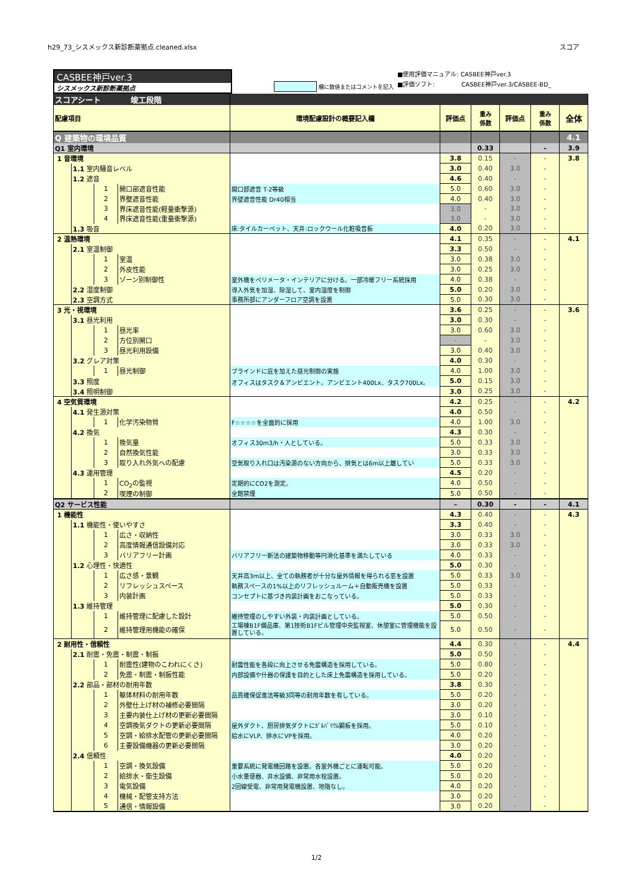h29_73_シスメックス新診断薬拠点.cleaned.xlsx スコア
CASBEE神戸ver.3
シスメックス新診断薬拠点
欄に数値またはコメントを記入
■使用評価マニュアル: CASBEE神戸ver.3
■評価ソフト: CASBEE神戸ver.3/CASBEE-BD_
| スコアシート 竣工段階 | | | | | | | | | |
| 配慮項目 | | | | 環境配慮設計の概要記入欄 | 評価点 | 重み 係数 | 評価点 | 重み 係数 | 全体 |
| Q 建築物の環境品質 | | | | | | | | | 4.1 |
| Q1 室内環境 | | | | | | 0.33 | | - | 3.9 |
| 1 音環境 | | | | | 3.8 | 0.15 | - | - | 3.8 |
| | 1.1 室内騒音レベル | | | | 3.0 | 0.40 | 3.0 | - | |
| | 1.2 遮音 | | | | 4.6 | 0.40 | - | - | |
| | | 1 | 開口部遮音性能 | 開口部遮音 T-2等級 | 5.0 | 0.60 | 3.0 | - | |
| | | 2 | 界壁遮音性能 | 界壁遮音性能 Dr40相当 | 4.0 | 0.40 | 3.0 | - | |
| | | 3 | 界床遮音性能(軽量衝撃源) | | 3.0 | - | 3.0 | - | |
| | | 4 | 界床遮音性能(重量衝撃源) | | 3.0 | - | 3.0 | - | |
| | 1.3 吸音 | | | 床:タイルカーペット、天井:ロックウール化粧吸音板 | 4.0 | 0.20 | 3.0 | - | |
| 2 温熱環境 | | | | | 4.1 | 0.35 | - | - | 4.1 |
| | 2.1 室温制御 | | | | 3.3 | 0.50 | - | - | |
| | | 1 | 室温 | | 3.0 | 0.38 | 3.0 | - | |
| | | 2 | 外皮性能 | | 3.0 | 0.25 | 3.0 | - | |
| | | 3 | ゾーン別制御性 | 室外機をペリメータ・インテリアに分ける。一部冷暖フリー系統採用 | 4.0 | 0.38 | - | - | |
| | 2.2 湿度制御 | | | 導入外気を加湿、除湿して、室内湿度を制御 | 5.0 | 0.20 | 3.0 | - | |
| | 2.3 空調方式 | | | 事務所部にアンダーフロア空調を設置 | 5.0 | 0.30 | 3.0 | - | |
| 3 光・視環境 | | | | | 3.6 | 0.25 | - | - | 3.6 |
| | 3.1 昼光利用 | | | | 3.0 | 0.30 | - | - | |
| | | 1 | 昼光率 | | 3.0 | 0.60 | 3.0 | - | |
| | | 2 | 方位別開口 | | - | - | 3.0 | - | |
| | | 3 | 昼光利用設備 | | 3.0 | 0.40 | 3.0 | - | |
| | 3.2 グレア対策 | | | | 4.0 | 0.30 | - | - | |
| | | 1 | 昼光制御 | ブラインドに庇を加えた昼光制御の実施 | 4.0 | 1.00 | 3.0 | - | |
| | 3.3 照度 | | | オフィスはタスク＆アンビエント。アンビエント400Lx、タスク700Lx。 | 5.0 | 0.15 | 3.0 | - | |
| | 3.4 照明制御 | | | | 3.0 | 0.25 | 3.0 | - | |
| 4 空気質環境 | | | | | 4.2 | 0.25 | - | - | 4.2 |
| | 4.1 発生源対策 | | | | 4.0 | 0.50 | - | - | |
| | | 1 | 化学汚染物質 | F☆☆☆☆を全面的に採用 | 4.0 | 1.00 | 3.0 | - | |
| | 4.2 換気 | | | | 4.3 | 0.30 | - | - | |
| | | 1 | 換気量 | オフィス30m3/h・人としている。 | 5.0 | 0.33 | 3.0 | - | |
| | | 2 | 自然換気性能 | | 3.0 | 0.33 | 3.0 | - | |
| | | 3 | 取り入れ外気への配慮 | 空気取り入れ口は汚染源のない方向から、排気とは6m以上離してい | 5.0 | 0.33 | 3.0 | - | |
| | 4.3 運用管理 | | | | 4.5 | 0.20 | - | - | |
| | | 1 | CO<sub>2</sub>の監視 | 定期的にCO2を測定。 | 4.0 | 0.50 | - | - | |
| | | 2 | 喫煙の制御 | 全館禁煙 | 5.0 | 0.50 | - | - | |
| Q2 サービス性能 | | | | | – | 0.30 | - | - | 4.1 |
| 1 機能性 | | | | | 4.3 | 0.40 | - | - | 4.3 |
| | 1.1 機能性・使いやすさ | | | | 3.3 | 0.40 | - | - | |
| | | 1 | 広さ・収納性 | | 3.0 | 0.33 | 3.0 | - | |
| | | 2 | 高度情報通信設備対応 | | 3.0 | 0.33 | 3.0 | - | |
| | | 3 | バリアフリー計画 | バリアフリー新法の建築物移動等円滑化基準を満たしている | 4.0 | 0.33 | - | - | |
| | 1.2 心理性・快適性 | | | | 5.0 | 0.30 | - | - | |
| | | 1 | 広さ感・景観 | 天井高3m以上、全ての執務者が十分な屋外情報を得られる窓を設置 | 5.0 | 0.33 | 3.0 | - | |
| | | 2 | リフレッシュスペース | 執務スペースの1%以上のリフレッシュルーム＋自動販売機を設置 | 5.0 | 0.33 | - | - | |
| | | 3 | 内装計画 | コンセプトに基づき内装計画をおこなっている。 | 5.0 | 0.33 | - | - | |
| | 1.3 維持管理 | | | | 5.0 | 0.30 | - | - | |
| | | 1 | 維持管理に配慮した設計 | 維持管理のしやすい外装・内装計画としている。 | 5.0 | 0.50 | - | - | |
| | | 2 | 維持管理用機能の確保 | 工場棟B1F備品庫、第1技術B1Fビル管理中央監視室、休憩室に管理機能を設置している。 | 5.0 | 0.50 | - | - | |
| 2 耐用性・信頼性 | | | | | 4.4 | 0.30 | - | - | 4.4 |
| | 2.1 耐震・免震・制震・制振 | | | | 5.0 | 0.50 | - | - | |
| | | 1 | 耐震性(建物のこわれにくさ) | 耐震性能を各段に向上させる免震構造を採用している。 | 5.0 | 0.80 | - | - | |
| | | 2 | 免震・制震・制振性能 | 内部設備や什器の保護を目的とした床上免震構造を採用している。 | 5.0 | 0.20 | - | - | |
| | 2.2 部品・部材の耐用年数 | | | | 3.8 | 0.30 | - | - | |
| | | 1 | 躯体材料の耐用年数 | 品質確保促進法等級3同等の耐用年数を有している。 | 5.0 | 0.20 | - | - | |
| | | 2 | 外壁仕上げ材の補修必要間隔 | | 3.0 | 0.20 | - | - | |
| | | 3 | 主要内装仕上げ材の更新必要間隔 | | 3.0 | 0.10 | - | - | |
| | | 4 | 空調換気ダクトの更新必要間隔 | 屋外ダクト、厨房排気ダクトにｶﾞﾙﾊﾞﾘｳﾑ鋼板を採用。 | 5.0 | 0.10 | - | - | |
| | | 5 | 空調・給排水配管の更新必要間隔 | 給水にVLP、排水にVPを採用。 | 4.0 | 0.20 | - | - | |
| | | 6 | 主要設備機器の更新必要間隔 | | 3.0 | 0.20 | - | - | |
| | 2.4 信頼性 | | | | 4.0 | 0.20 | - | - | |
| | | 1 | 空調・換気設備 | 重要系統に発電機回路を設置。各室外機ごとに運転可能。 | 5.0 | 0.20 | - | - | |
| | | 2 | 給排水・衛生設備 | 小水量便器、井水設備、非常用水栓設置。 | 5.0 | 0.20 | - | - | |
| | | 3 | 電気設備 | 2回線受電、非常用発電機設置、地階なし。 | 4.0 | 0.20 | - | - | |
| | | 4 | 機械・配管支持方法 | | 3.0 | 0.20 | - | - | |
| | | 5 | 通信・情報設備 | | 3.0 | 0.20 | - | - | |
1/2